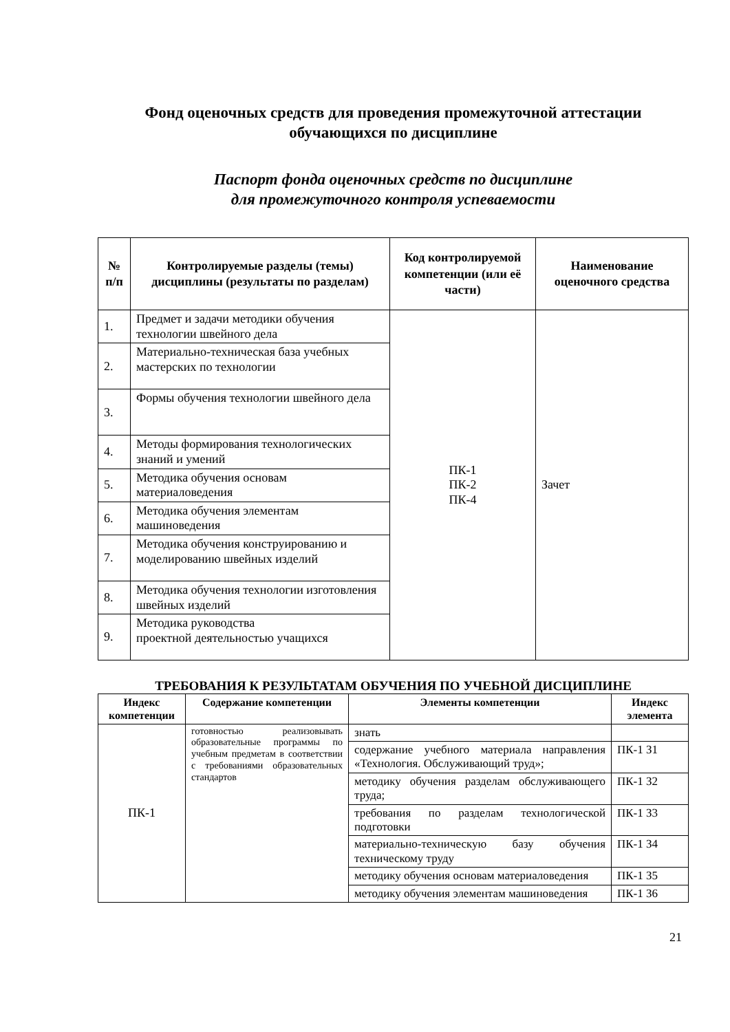Фонд оценочных средств для проведения промежуточной аттестации
обучающихся по дисциплине
Паспорт фонда оценочных средств по дисциплине
для промежуточного контроля успеваемости
| № п/п | Контролируемые разделы (темы) дисциплины (результаты по разделам) | Код контролируемой компетенции (или её части) | Наименование оценочного средства |
| --- | --- | --- | --- |
| 1. | Предмет и задачи методики обучения технологии швейного дела | ПК-1 ПК-2 ПК-4 | Зачет |
| 2. | Материально-техническая база учебных мастерских по технологии | | |
| 3. | Формы обучения технологии швейного дела | | |
| 4. | Методы формирования технологических знаний и умений | | |
| 5. | Методика обучения основам материаловедения | | |
| 6. | Методика обучения элементам машиноведения | | |
| 7. | Методика обучения конструированию и моделированию швейных изделий | | |
| 8. | Методика обучения технологии изготовления швейных изделий | | |
| 9. | Методика руководства проектной деятельностью учащихся | | |
ТРЕБОВАНИЯ К РЕЗУЛЬТАТАМ ОБУЧЕНИЯ ПО УЧЕБНОЙ ДИСЦИПЛИНЕ
| Индекс компетенции | Содержание компетенции | Элементы компетенции | Индекс элемента |
| --- | --- | --- | --- |
| ПК-1 | готовностью реализовывать образовательные программы по учебным предметам в соответствии с требованиями образовательных стандартов | знать | |
| | | содержание учебного материала направления «Технология. Обслуживающий труд»; | ПК-1 З1 |
| | | методику обучения разделам обслуживающего труда; | ПК-1 З2 |
| | | требования по разделам технологической подготовки | ПК-1 З3 |
| | | материально-техническую базу обучения техническому труду | ПК-1 З4 |
| | | методику обучения основам материаловедения | ПК-1 З5 |
| | | методику обучения элементам машиноведения | ПК-1 З6 |
21